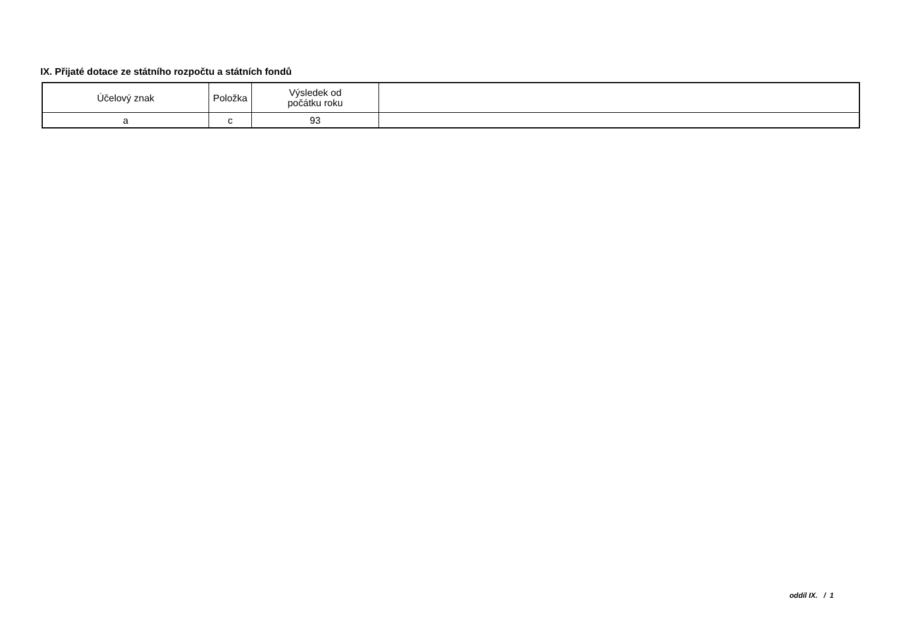IX. Přijaté dotace ze státního rozpočtu a státních fondů
| Účelový znak | Položka | Výsledek od počátku roku | |
| --- | --- | --- | --- |
| a | c | 93 | |
oddíl IX. / 1